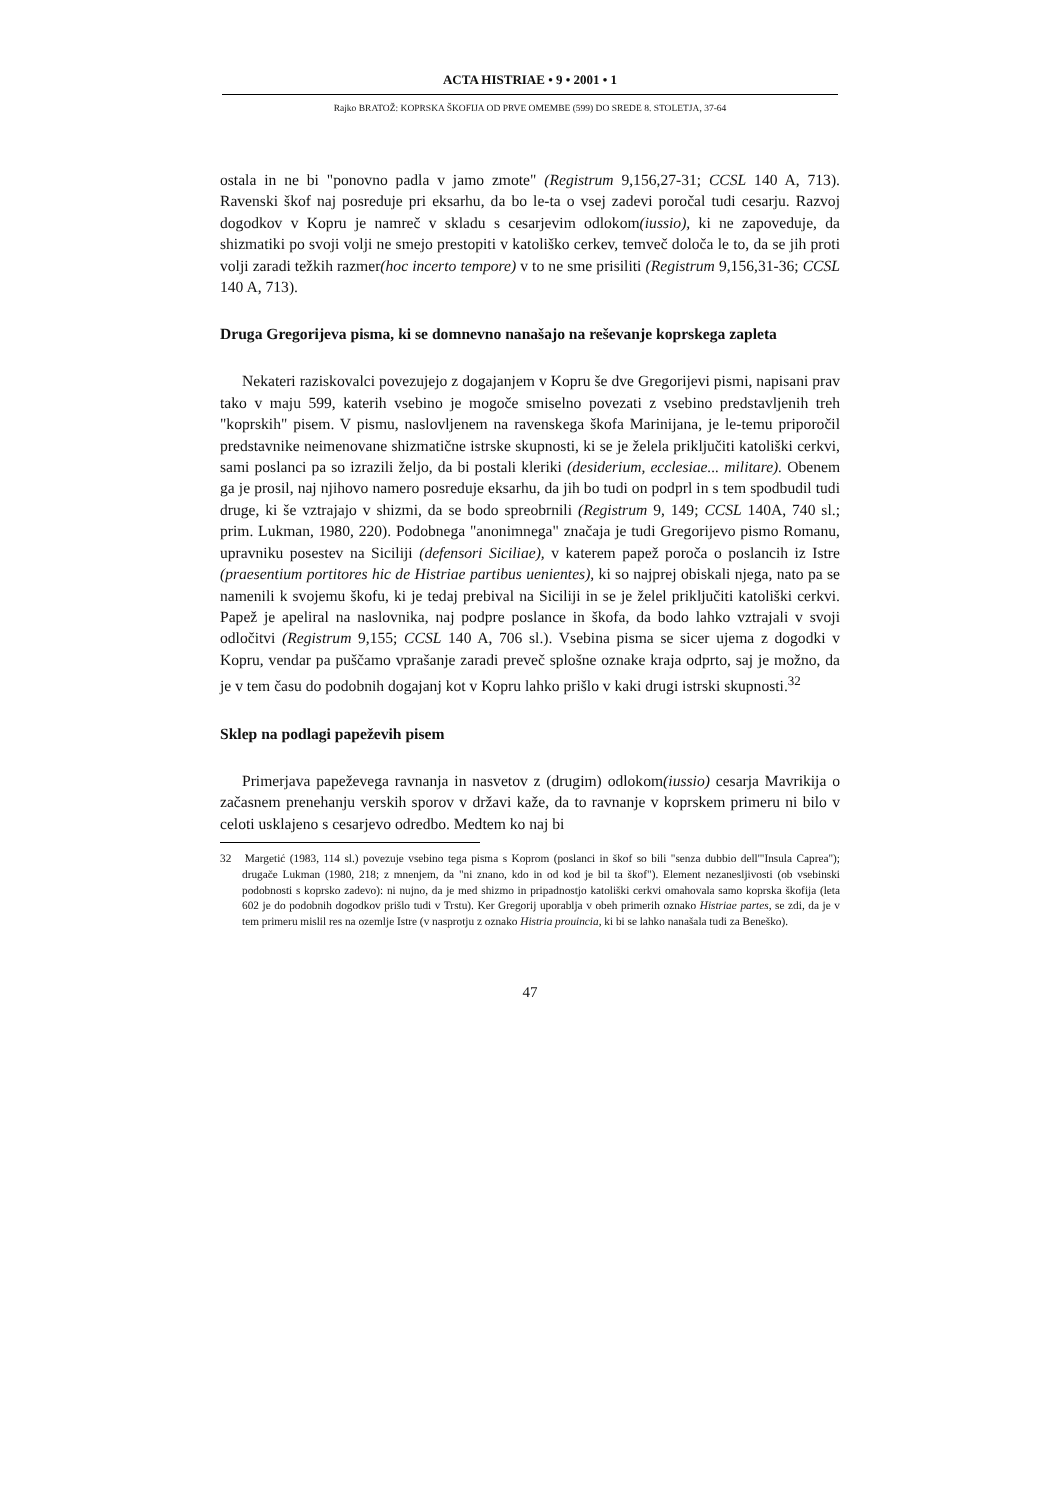ACTA HISTRIAE • 9 • 2001 • 1
Rajko BRATOŽ: KOPRSKA ŠKOFIJA OD PRVE OMEMBE (599) DO SREDE 8. STOLETJA, 37-64
ostala in ne bi "ponovno padla v jamo zmote" (Registrum 9,156,27-31; CCSL 140 A, 713). Ravenski škof naj posreduje pri eksarhu, da bo le-ta o vsej zadevi poročal tudi cesarju. Razvoj dogodkov v Kopru je namreč v skladu s cesarjevim odlokom(iussio), ki ne zapoveduje, da shizmatiki po svoji volji ne smejo prestopiti v katoliško cerkev, temveč določa le to, da se jih proti volji zaradi težkih razmer(hoc incerto tempore) v to ne sme prisiliti (Registrum 9,156,31-36; CCSL 140 A, 713).
Druga Gregorijeva pisma, ki se domnevno nanašajo na reševanje koprskega zapleta
Nekateri raziskovalci povezujejo z dogajanjem v Kopru še dve Gregorijevi pismi, napisani prav tako v maju 599, katerih vsebino je mogoče smiselno povezati z vsebino predstavljenih treh "koprskih" pisem. V pismu, naslovljenem na ravenskega škofa Marinijana, je le-temu priporočil predstavnike neimenovane shizmatične istrske skupnosti, ki se je želela priključiti katoliški cerkvi, sami poslanci pa so izrazili željo, da bi postali kleriki (desiderium, ecclesiae... militare). Obenem ga je prosil, naj njihovo namero posreduje eksarhu, da jih bo tudi on podprl in s tem spodbudil tudi druge, ki še vztrajajo v shizmi, da se bodo spreobrnili (Registrum 9, 149; CCSL 140A, 740 sl.; prim. Lukman, 1980, 220). Podobnega "anonimnega" značaja je tudi Gregorijevo pismo Romanu, upravniku posestev na Siciliji (defensori Siciliae), v katerem papež poroča o poslancih iz Istre (praesentium portitores hic de Histriae partibus uenientes), ki so najprej obiskali njega, nato pa se namenili k svojemu škofu, ki je tedaj prebival na Siciliji in se je želel priključiti katoliški cerkvi. Papež je apeliral na naslovnika, naj podpre poslance in škofa, da bodo lahko vztrajali v svoji odločitvi (Registrum 9,155; CCSL 140 A, 706 sl.). Vsebina pisma se sicer ujema z dogodki v Kopru, vendar pa puščamo vprašanje zaradi preveč splošne oznake kraja odprto, saj je možno, da je v tem času do podobnih dogajanj kot v Kopru lahko prišlo v kaki drugi istrski skupnosti.<sup>32</sup>
Sklep na podlagi papeževih pisem
Primerjava papeževega ravnanja in nasvetov z (drugim) odlokom(iussio) cesarja Mavrikija o začasnem prenehanju verskih sporov v državi kaže, da to ravnanje v koprskem primeru ni bilo v celoti usklajeno s cesarjevo odredbo. Medtem ko naj bi
32 Margetić (1983, 114 sl.) povezuje vsebino tega pisma s Koprom (poslanci in škof so bili "senza dubbio dell'"Insula Caprea"); drugače Lukman (1980, 218; z mnenjem, da "ni znano, kdo in od kod je bil ta škof"). Element nezanesljivosti (ob vsebinski podobnosti s koprsko zadevo): ni nujno, da je med shizmo in pripadnostjo katoliški cerkvi omahovala samo koprska škofija (leta 602 je do podobnih dogodkov prišlo tudi v Trstu). Ker Gregorij uporablja v obeh primerih oznako Histriae partes, se zdi, da je v tem primeru mislil res na ozemlje Istre (v nasprotju z oznako Histria prouincia, ki bi se lahko nanašala tudi za Beneško).
47